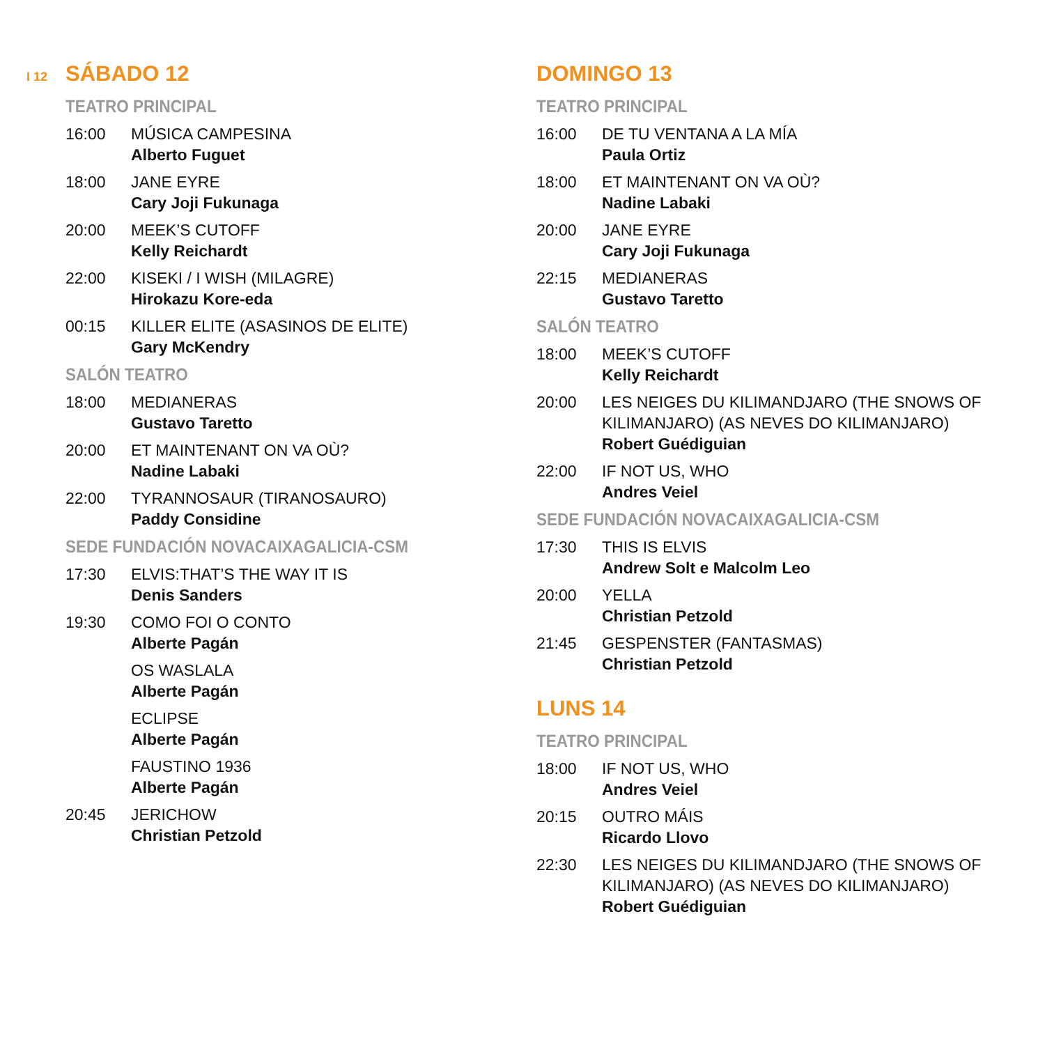I 12
SÁBADO 12
TEATRO PRINCIPAL
16:00 MÚSICA CAMPESINA
Alberto Fuguet
18:00 JANE EYRE
Cary Joji Fukunaga
20:00 MEEK’S CUTOFF
Kelly Reichardt
22:00 KISEKI / I WISH (MILAGRE)
Hirokazu Kore-eda
00:15 KILLER ELITE (ASASINOS DE ELITE)
Gary McKendry
SALÓN TEATRO
18:00 MEDIANERAS
Gustavo Taretto
20:00 ET MAINTENANT ON VA OÙ?
Nadine Labaki
22:00 TYRANNOSAUR (TIRANOSAURO)
Paddy Considine
SEDE FUNDACIÓN NOVACAIXAGALICIA-CSM
17:30 ELVIS:THAT’S THE WAY IT IS
Denis Sanders
19:30 COMO FOI O CONTO
Alberte Pagán
OS WASLALA
Alberte Pagán
ECLIPSE
Alberte Pagán
FAUSTINO 1936
Alberte Pagán
20:45 JERICHOW
Christian Petzold
DOMINGO 13
TEATRO PRINCIPAL
16:00 DE TU VENTANA A LA MÍA
Paula Ortiz
18:00 ET MAINTENANT ON VA OÙ?
Nadine Labaki
20:00 JANE EYRE
Cary Joji Fukunaga
22:15 MEDIANERAS
Gustavo Taretto
SALÓN TEATRO
18:00 MEEK’S CUTOFF
Kelly Reichardt
20:00 LES NEIGES DU KILIMANDJARO (THE SNOWS OF KILIMANJARO) (AS NEVES DO KILIMANJARO)
Robert Guédiguian
22:00 IF NOT US, WHO
Andres Veiel
SEDE FUNDACIÓN NOVACAIXAGALICIA-CSM
17:30 THIS IS ELVIS
Andrew Solt e Malcolm Leo
20:00 YELLA
Christian Petzold
21:45 GESPENSTER (FANTASMAS)
Christian Petzold
LUNS 14
TEATRO PRINCIPAL
18:00 IF NOT US, WHO
Andres Veiel
20:15 OUTRO MÁIS
Ricardo Llovo
22:30 LES NEIGES DU KILIMANDJARO (THE SNOWS OF KILIMANJARO) (AS NEVES DO KILIMANJARO)
Robert Guédiguian